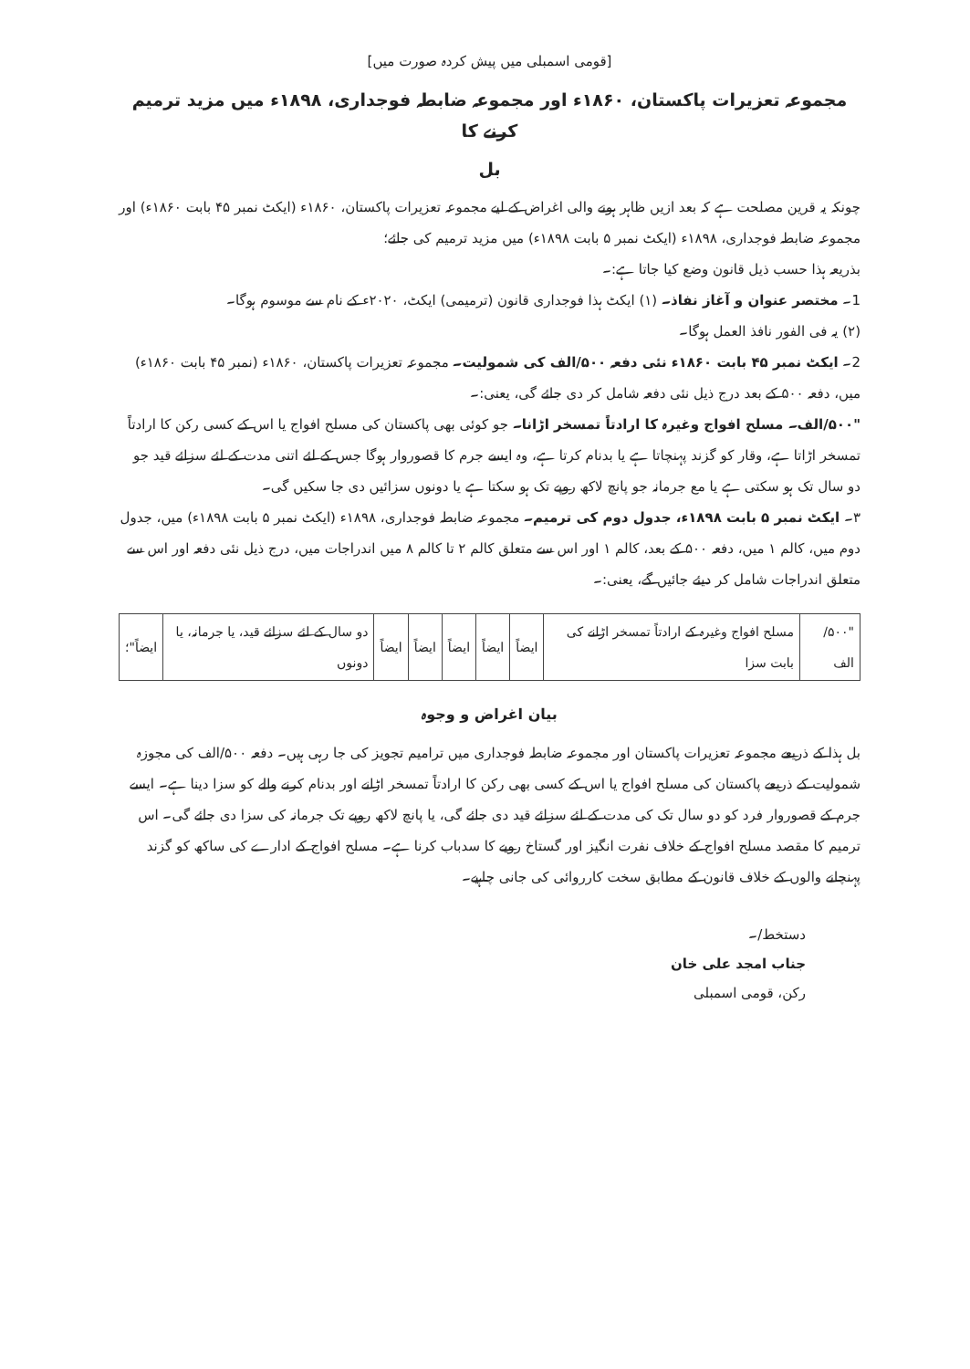[قومی اسمبلی میں پیش کردہ صورت میں]
مجموعہ تعزیرات پاکستان، ۱۸۶۰ء اور مجموعہ ضابطہ فوجداری، ۱۸۹۸ء میں مزید ترمیم کرنے کا
بل
چونکہ یہ قرین مصلحت ہے کہ بعد ازیں ظاہر ہونے والی اغراض کے لیے مجموعہ تعزیرات پاکستان، ۱۸۶۰ء (ایکٹ نمبر ۴۵ بابت ۱۸۶۰ء) اور مجموعہ ضابطہ فوجداری، ۱۸۹۸ء (ایکٹ نمبر ۵ بابت ۱۸۹۸ء) میں مزید ترمیم کی جائے؛
بذریعہ ہذا حسب ذیل قانون وضع کیا جاتا ہے:۔
1۔ مختصر عنوان و آغاز نفاذ۔ (۱) ایکٹ ہذا فوجداری قانون (ترمیمی) ایکٹ، ۲۰۲۰ء کے نام سے موسوم ہوگا۔
(۲) یہ فی الفور نافذ العمل ہوگا۔
2۔ ایکٹ نمبر ۴۵ بابت ۱۸۶۰ء نئی دفعہ ۵۰۰/الف کی شمولیت۔ مجموعہ تعزیرات پاکستان، ۱۸۶۰ء (نمبر ۴۵ بابت ۱۸۶۰ء) میں، دفعہ ۵۰۰ کے بعد درج ذیل نئی دفعہ شامل کر دی جائے گی، یعنی:۔
"۵۰۰/الف۔ مسلح افواج وغیرہ کا ارادتاً تمسخر اڑانا۔ جو کوئی بھی پاکستان کی مسلح افواج یا اس کے کسی رکن کا ارادتاً تمسخر اڑاتا ہے، وقار کو گزند پہنچاتا ہے یا بدنام کرتا ہے، وہ ایسے جرم کا قصوروار ہوگا جس کے لئے اتنی مدت کے لئے سزائے قید جو دو سال تک ہو سکتی ہے یا مع جرمانہ جو پانچ لاکھ روپے تک ہو سکتا ہے یا دونوں سزائیں دی جا سکیں گی۔
۳۔ ایکٹ نمبر ۵ بابت ۱۸۹۸ء، جدول دوم کی ترمیم۔ مجموعہ ضابطہ فوجداری، ۱۸۹۸ء (ایکٹ نمبر ۵ بابت ۱۸۹۸ء) میں، جدول دوم میں، کالم ۱ میں، دفعہ ۵۰۰ کے بعد، کالم ۱ اور اس سے متعلق کالم ۲ تا کالم ۸ میں اندراجات میں، درج ذیل نئی دفعہ اور اس سے متعلق اندراجات شامل کر دیئے جائیں گے، یعنی:۔
| "۵۰۰/الف | مسلح افواج وغیرہ کے ارادتاً تمسخر اڑانے کی بابت سزا | ایضاً | ایضاً | ایضاً | ایضاً | ایضاً | دو سال کے لئے سزائے قید، یا جرمانہ، یا دونوں | ایضاً"؛ |
بیان اغراض و وجوہ
بل ہذا کے ذریعے مجموعہ تعزیرات پاکستان اور مجموعہ ضابطہ فوجداری میں ترامیم تجویز کی جا رہی ہیں۔ دفعہ ۵۰۰/الف کی مجوزہ شمولیت کے ذریعے پاکستان کی مسلح افواج یا اس کے کسی بھی رکن کا ارادتاً تمسخر اڑانے اور بدنام کرنے والے کو سزا دینا ہے۔ ایسے جرم کے قصوروار فرد کو دو سال تک کی مدت کے لئے سزائے قید دی جائے گی، یا پانچ لاکھ روپے تک جرمانہ کی سزا دی جائے گی۔ اس ترمیم کا مقصد مسلح افواج کے خلاف نفرت انگیز اور گستاخ رویے کا سدباب کرنا ہے۔ مسلح افواج کے ادارے کی ساکھ کو گزند پہنچانے والوں کے خلاف قانون کے مطابق سخت کارروائی کی جانی چاہیے۔
دستخط/۔
جناب امجد علی خان
رکن، قومی اسمبلی